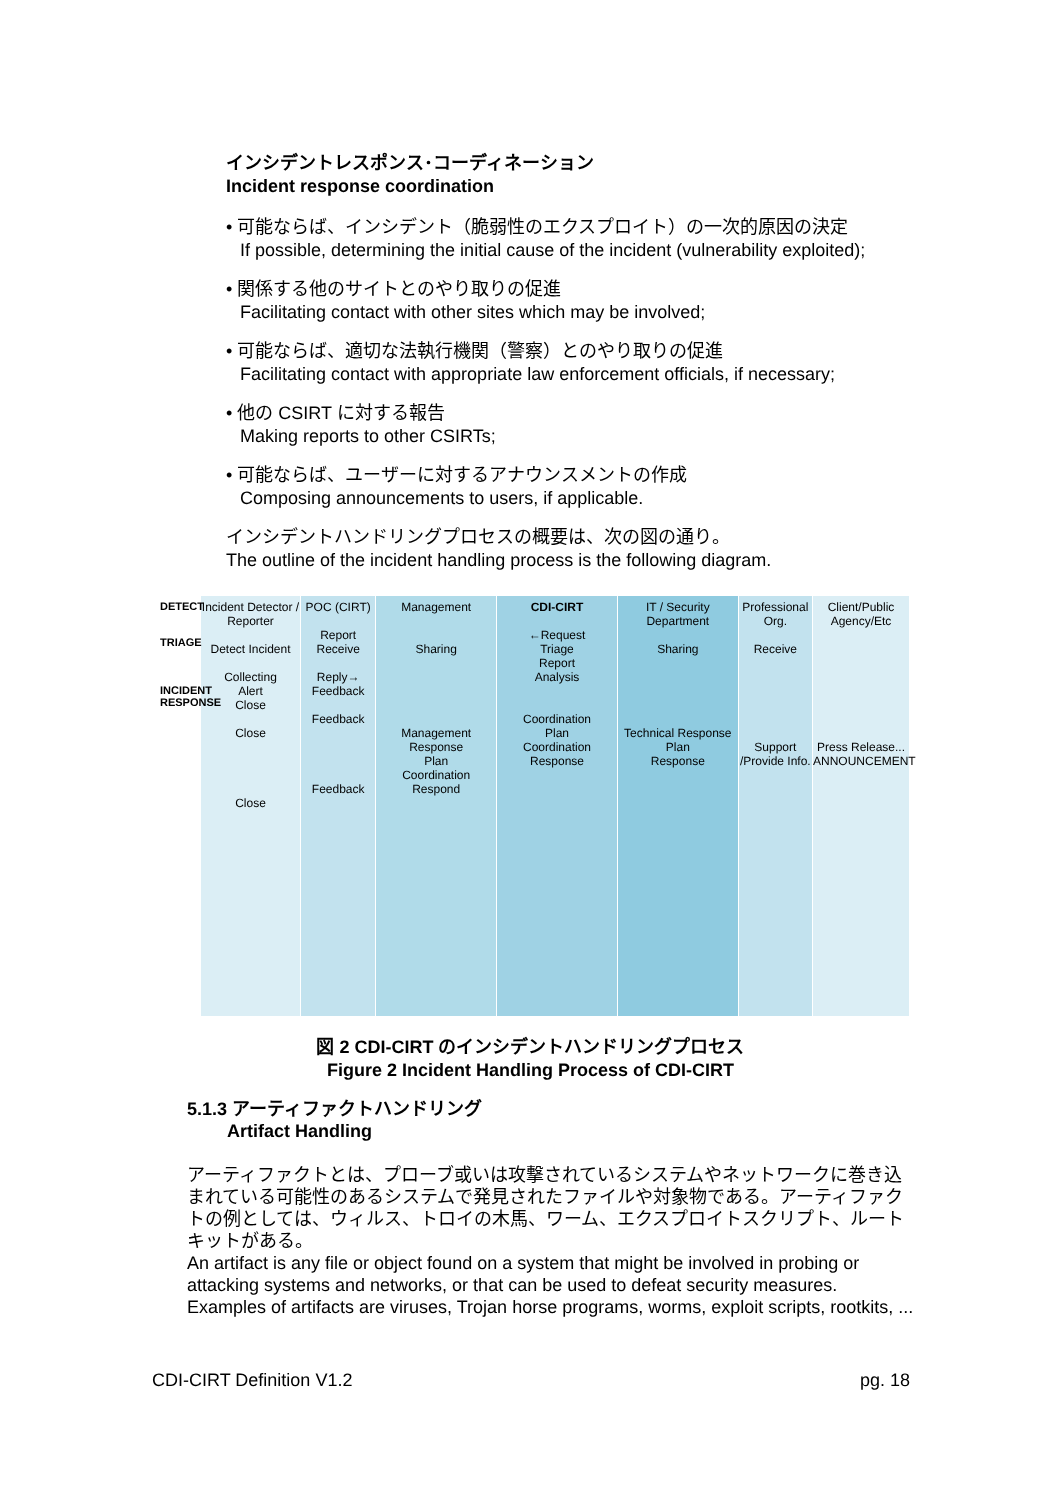インシデントレスポンス･コーディネーション
Incident response coordination
• 可能ならば、インシデント（脆弱性のエクスプロイト）の一次的原因の決定
If possible, determining the initial cause of the incident (vulnerability exploited);
• 関係する他のサイトとのやり取りの促進
Facilitating contact with other sites which may be involved;
• 可能ならば、適切な法執行機関（警察）とのやり取りの促進
Facilitating contact with appropriate law enforcement officials, if necessary;
• 他の CSIRT に対する報告
Making reports to other CSIRTs;
• 可能ならば、ユーザーに対するアナウンスメントの作成
Composing announcements to users, if applicable.
インシデントハンドリングプロセスの概要は、次の図の通り。
The outline of the incident handling process is the following diagram.
DETECT
TRIAGE
INCIDENT RESPONSE
Incident Detector / Reporter
Detect Incident
Collecting
Alert
Close
Close
Close
POC (CIRT)
Report
Receive
Reply→
Feedback
Feedback
Feedback
Management
Sharing
Management Response
Plan
Coordination
Respond
CDI-CIRT
←Request
Triage
Report
Analysis
Coordination
Plan
Coordination
Response
IT / Security Department
Sharing
Technical Response
Plan
Response
Professional Org.
Receive
Support /Provide Info.
Client/Public Agency/Etc
Press Release...
ANNOUNCEMENT
図 2 CDI-CIRT のインシデントハンドリングプロセス
Figure 2 Incident Handling Process of CDI-CIRT
5.1.3 アーティファクトハンドリング
Artifact Handling
アーティファクトとは、プローブ或いは攻撃されているシステムやネットワークに巻き込まれている可能性のあるシステムで発見されたファイルや対象物である。アーティファクトの例としては、ウィルス、トロイの木馬、ワーム、エクスプロイトスクリプト、ルートキットがある。
An artifact is any file or object found on a system that might be involved in probing or attacking systems and networks, or that can be used to defeat security measures. Examples of artifacts are viruses, Trojan horse programs, worms, exploit scripts, rootkits, ...
CDI-CIRT Definition V1.2 pg. 18